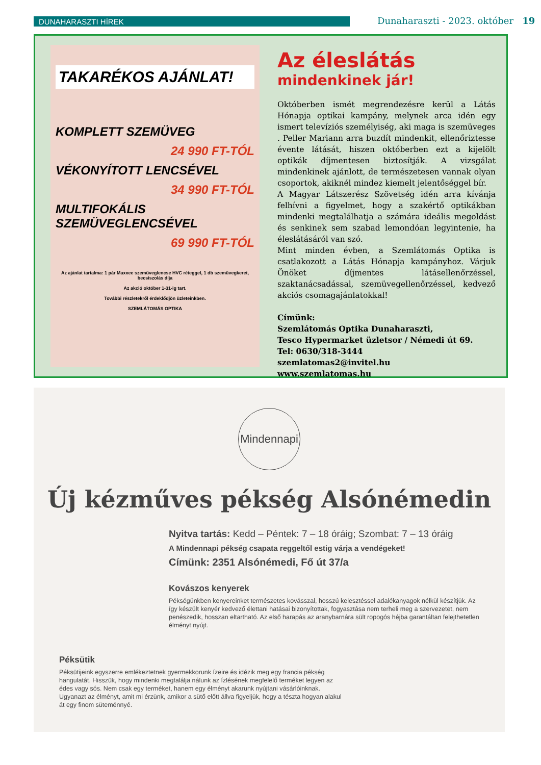DUNAHARASZTI HÍREK
Dunaharaszti - 2023. október 19
TAKARÉKOS AJÁNLAT!
KOMPLETT SZEMÜVEG
24 990 FT-TÓL
VÉKONYÍTOTT LENCSÉVEL
34 990 FT-TÓL
MULTIFOKÁLIS SZEMÜVEGLENCSÉVEL
69 990 FT-TÓL
Az ajánlat tartalma: 1 pár Maxxee szemüveglencse HVC réteggel, 1 db szemüvegkeret, becsiszolás díja
Az akció október 1-31-ig tart.
További részletekről érdeklődjön üzleteinkben.
SZEMLÁTOMÁS OPTIKA
Az éleslátás
mindenkinek jár!
Októberben ismét megrendezésre kerül a Látás Hónapja optikai kampány, melynek arca idén egy ismert televíziós személyiség, aki maga is szemüveges . Peller Mariann arra buzdít mindenkit, ellenőriztesse évente látását, hiszen októberben ezt a kijelölt optikák díjmentesen biztosítják. A vizsgálat mindenkinek ajánlott, de természetesen vannak olyan csoportok, akiknél mindez kiemelt jelentőséggel bír.
A Magyar Látszerész Szövetség idén arra kívánja felhívni a figyelmet, hogy a szakértő optikákban mindenki megtalálhatja a számára ideális megoldást és senkinek sem szabad lemondóan legyintenie, ha éleslátásáról van szó.
Mint minden évben, a Szemlátomás Optika is csatlakozott a Látás Hónapja kampányhoz. Várjuk Önöket díjmentes látásellenőrzéssel, szaktanácsadással, szemüvegellenőrzéssel, kedvező akciós csomagajánlatokkal!
Címünk:
Szemlátomás Optika Dunaharaszti,
Tesco Hypermarket üzletsor / Némedi út 69.
Tel: 0630/318-3444
szemlatomas2@invitel.hu
www.szemlatomas.hu
Mindennapi
Új kézműves pékség Alsónémedin
Nyitva tartás: Kedd – Péntek: 7 – 18 óráig; Szombat: 7 – 13 óráig
A Mindennapi pékség csapata reggeltől estig várja a vendégeket!
Címünk: 2351 Alsónémedi, Fő út 37/a
Kovászos kenyerek
Pékségünkben kenyereinket természetes kovásszal, hosszú kelesztéssel adalékanyagok nélkül készítjük. Az így készült kenyér kedvező élettani hatásai bizonyítottak, fogyasztása nem terheli meg a szervezetet, nem penészedik, hosszan eltartható. Az első harapás az aranybarnára sült ropogós héjba garantáltan felejthetetlen élményt nyújt.
Péksütik
Péksütijeink egyszerre emlékeztetnek gyermekkorunk ízeire és idézik meg egy francia pékség hangulatát. Hisszük, hogy mindenki megtalálja nálunk az ízlésének megfelelő terméket legyen az édes vagy sós. Nem csak egy terméket, hanem egy élményt akarunk nyújtani vásárlóinknak. Ugyanazt az élményt, amit mi érzünk, amikor a sütő előtt állva figyeljük, hogy a tészta hogyan alakul át egy finom süteménnyé.